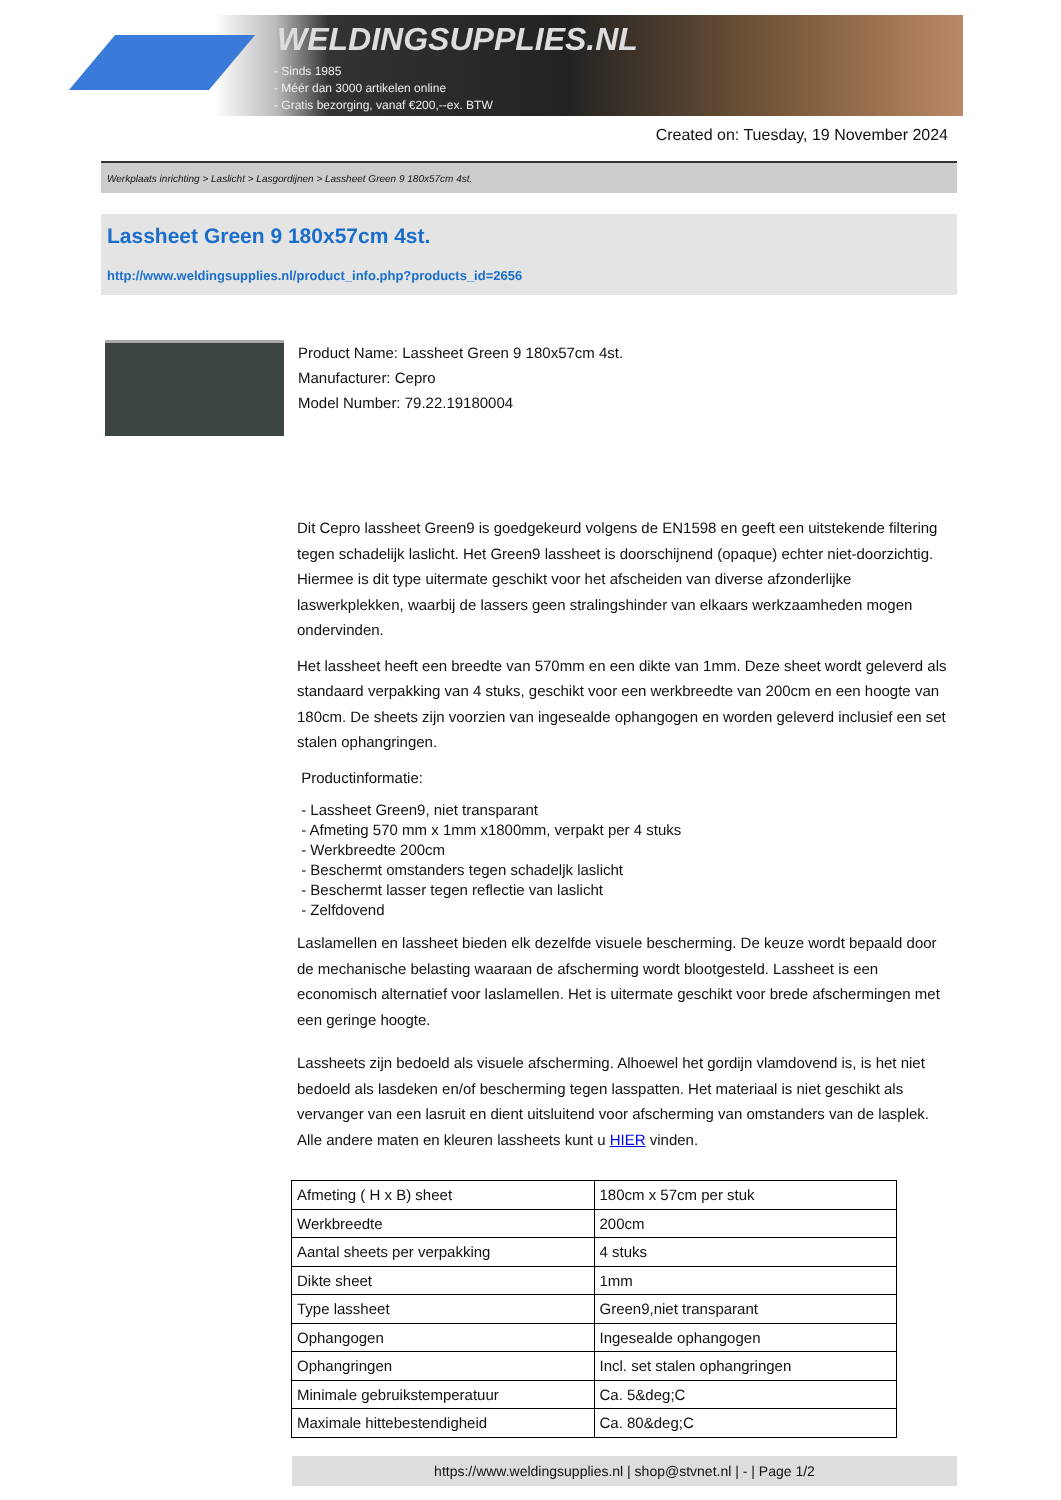WELDINGSUPPLIES.NL
- Sinds 1985
- Méér dan 3000 artikelen online
- Gratis bezorging, vanaf €200,--ex. BTW
Created on: Tuesday, 19 November 2024
Werkplaats inrichting > Laslicht > Lasgordijnen > Lassheet Green 9 180x57cm 4st.
Lassheet Green 9 180x57cm 4st.
http://www.weldingsupplies.nl/product_info.php?products_id=2656
Product Name: Lassheet Green 9 180x57cm 4st.
Manufacturer: Cepro
Model Number: 79.22.19180004
Dit Cepro lassheet Green9 is goedgekeurd volgens de EN1598 en geeft een uitstekende filtering tegen schadelijk laslicht. Het Green9 lassheet is doorschijnend (opaque) echter niet-doorzichtig. Hiermee is dit type uitermate geschikt voor het afscheiden van diverse afzonderlijke laswerkplekken, waarbij de lassers geen stralingshinder van elkaars werkzaamheden mogen ondervinden.
Het lassheet heeft een breedte van 570mm en een dikte van 1mm. Deze sheet wordt geleverd als standaard verpakking van 4 stuks, geschikt voor een werkbreedte van 200cm en een hoogte van 180cm. De sheets zijn voorzien van ingesealde ophangogen en worden geleverd inclusief een set stalen ophangringen.
Productinformatie:
- Lassheet Green9, niet transparant
- Afmeting 570 mm x 1mm x1800mm, verpakt per 4 stuks
- Werkbreedte 200cm
- Beschermt omstanders tegen schadeljk laslicht
- Beschermt lasser tegen reflectie van laslicht
- Zelfdovend
Laslamellen en lassheet bieden elk dezelfde visuele bescherming. De keuze wordt bepaald door de mechanische belasting waaraan de afscherming wordt blootgesteld. Lassheet is een economisch alternatief voor laslamellen. Het is uitermate geschikt voor brede afschermingen met een geringe hoogte.
Lassheets zijn bedoeld als visuele afscherming. Alhoewel het gordijn vlamdovend is, is het niet bedoeld als lasdeken en/of bescherming tegen lasspatten. Het materiaal is niet geschikt als vervanger van een lasruit en dient uitsluitend voor afscherming van omstanders van de lasplek.
Alle andere maten en kleuren lassheets kunt u HIER vinden.
| Afmeting ( H x B) sheet | 180cm x 57cm per stuk |
| Werkbreedte | 200cm |
| Aantal sheets per verpakking | 4 stuks |
| Dikte sheet | 1mm |
| Type lassheet | Green9,niet transparant |
| Ophangogen | Ingesealde ophangogen |
| Ophangringen | Incl. set stalen ophangringen |
| Minimale gebruikstemperatuur | Ca. 5&deg;C |
| Maximale hittebestendigheid | Ca. 80&deg;C |
https://www.weldingsupplies.nl | shop@stvnet.nl | - | Page 1/2